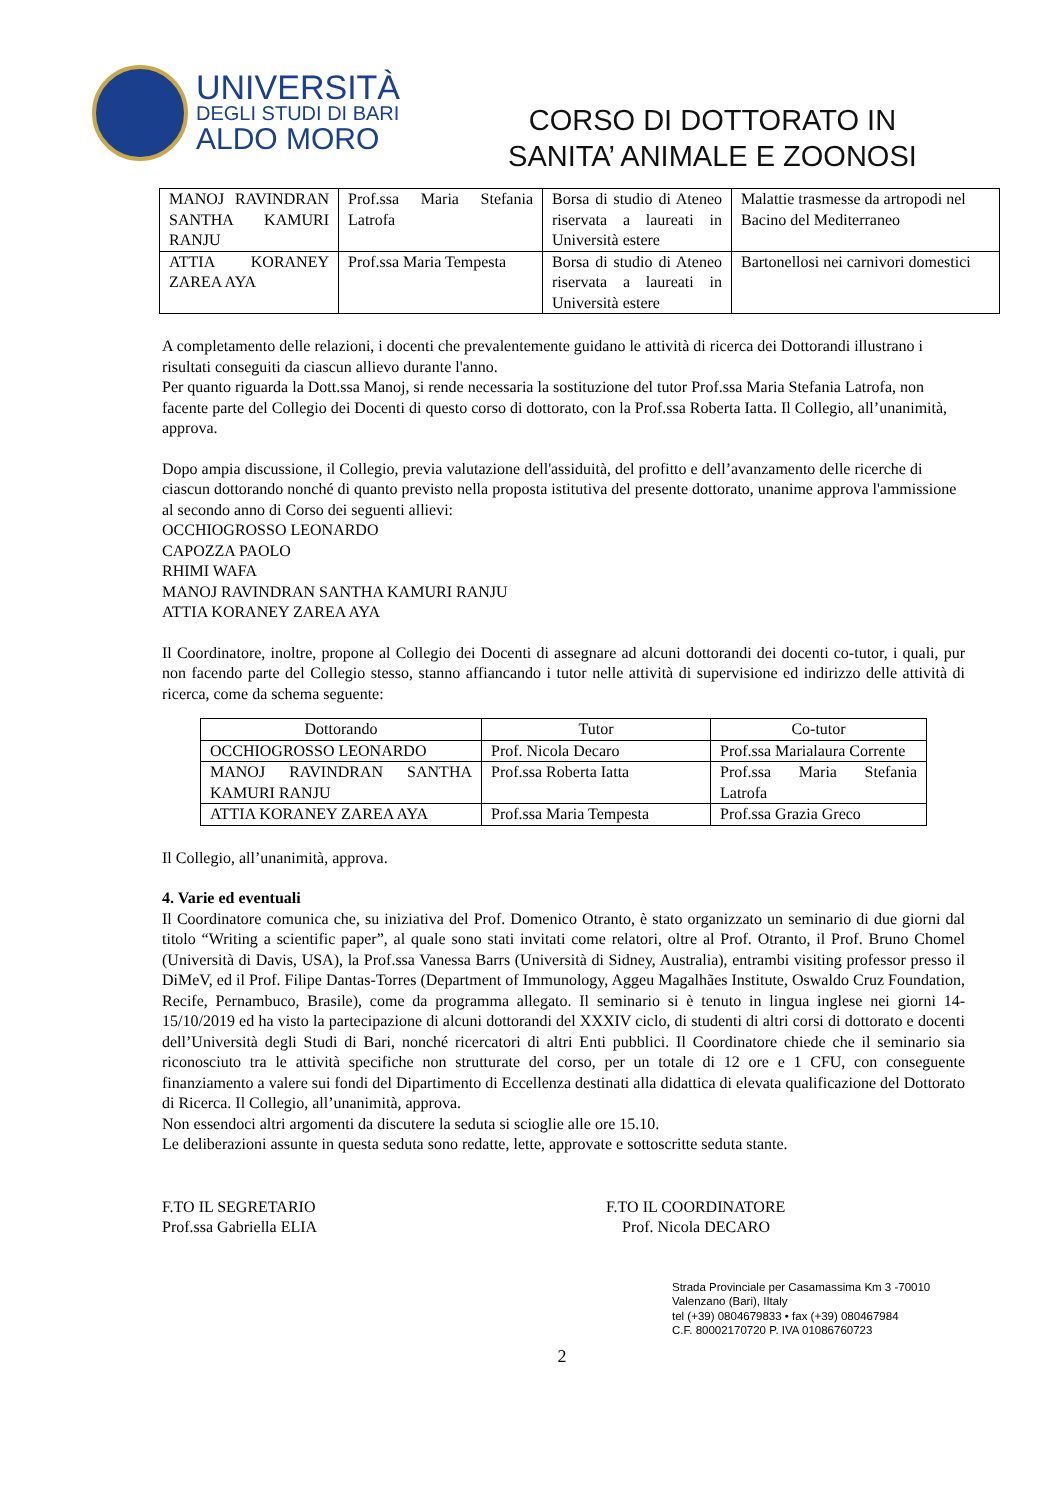UNIVERSITÀ
DEGLI STUDI DI BARI
ALDO MORO
CORSO DI DOTTORATO IN
SANITA’ ANIMALE E ZOONOSI
| MANOJ RAVINDRAN SANTHA KAMURI RANJU | Prof.ssa Maria Stefania Latrofa | Borsa di studio di Ateneo riservata a laureati in Università estere | Malattie trasmesse da artropodi nel Bacino del Mediterraneo |
| ATTIA KORANEY ZAREA AYA | Prof.ssa Maria Tempesta | Borsa di studio di Ateneo riservata a laureati in Università estere | Bartonellosi nei carnivori domestici |
A completamento delle relazioni, i docenti che prevalentemente guidano le attività di ricerca dei Dottorandi illustrano i risultati conseguiti da ciascun allievo durante l'anno.
Per quanto riguarda la Dott.ssa Manoj, si rende necessaria la sostituzione del tutor Prof.ssa Maria Stefania Latrofa, non facente parte del Collegio dei Docenti di questo corso di dottorato, con la Prof.ssa Roberta Iatta. Il Collegio, all’unanimità, approva.
Dopo ampia discussione, il Collegio, previa valutazione dell'assiduità, del profitto e dell’avanzamento delle ricerche di ciascun dottorando nonché di quanto previsto nella proposta istitutiva del presente dottorato, unanime approva l'ammissione al secondo anno di Corso dei seguenti allievi:
OCCHIOGROSSO LEONARDO
CAPOZZA PAOLO
RHIMI WAFA
MANOJ RAVINDRAN SANTHA KAMURI RANJU
ATTIA KORANEY ZAREA AYA
Il Coordinatore, inoltre, propone al Collegio dei Docenti di assegnare ad alcuni dottorandi dei docenti co-tutor, i quali, pur non facendo parte del Collegio stesso, stanno affiancando i tutor nelle attività di supervisione ed indirizzo delle attività di ricerca, come da schema seguente:
| Dottorando | Tutor | Co-tutor |
| --- | --- | --- |
| OCCHIOGROSSO LEONARDO | Prof. Nicola Decaro | Prof.ssa Marialaura Corrente |
| MANOJ RAVINDRAN SANTHA KAMURI RANJU | Prof.ssa Roberta Iatta | Prof.ssa Maria Stefania Latrofa |
| ATTIA KORANEY ZAREA AYA | Prof.ssa Maria Tempesta | Prof.ssa Grazia Greco |
Il Collegio, all’unanimità, approva.
4. Varie ed eventuali
Il Coordinatore comunica che, su iniziativa del Prof. Domenico Otranto, è stato organizzato un seminario di due giorni dal titolo “Writing a scientific paper”, al quale sono stati invitati come relatori, oltre al Prof. Otranto, il Prof. Bruno Chomel (Università di Davis, USA), la Prof.ssa Vanessa Barrs (Università di Sidney, Australia), entrambi visiting professor presso il DiMeV, ed il Prof. Filipe Dantas-Torres (Department of Immunology, Aggeu Magalhães Institute, Oswaldo Cruz Foundation, Recife, Pernambuco, Brasile), come da programma allegato. Il seminario si è tenuto in lingua inglese nei giorni 14-15/10/2019 ed ha visto la partecipazione di alcuni dottorandi del XXXIV ciclo, di studenti di altri corsi di dottorato e docenti dell’Università degli Studi di Bari, nonché ricercatori di altri Enti pubblici. Il Coordinatore chiede che il seminario sia riconosciuto tra le attività specifiche non strutturate del corso, per un totale di 12 ore e 1 CFU, con conseguente finanziamento a valere sui fondi del Dipartimento di Eccellenza destinati alla didattica di elevata qualificazione del Dottorato di Ricerca. Il Collegio, all’unanimità, approva.
Non essendoci altri argomenti da discutere la seduta si scioglie alle ore 15.10.
Le deliberazioni assunte in questa seduta sono redatte, lette, approvate e sottoscritte seduta stante.
F.TO IL SEGRETARIO
Prof.ssa Gabriella ELIA
F.TO IL COORDINATORE
Prof. Nicola DECARO
Strada Provinciale per Casamassima Km 3 -70010
Valenzano (Bari), IItaly
tel (+39) 0804679833 • fax (+39) 080467984
C.F. 80002170720 P. IVA 01086760723
2